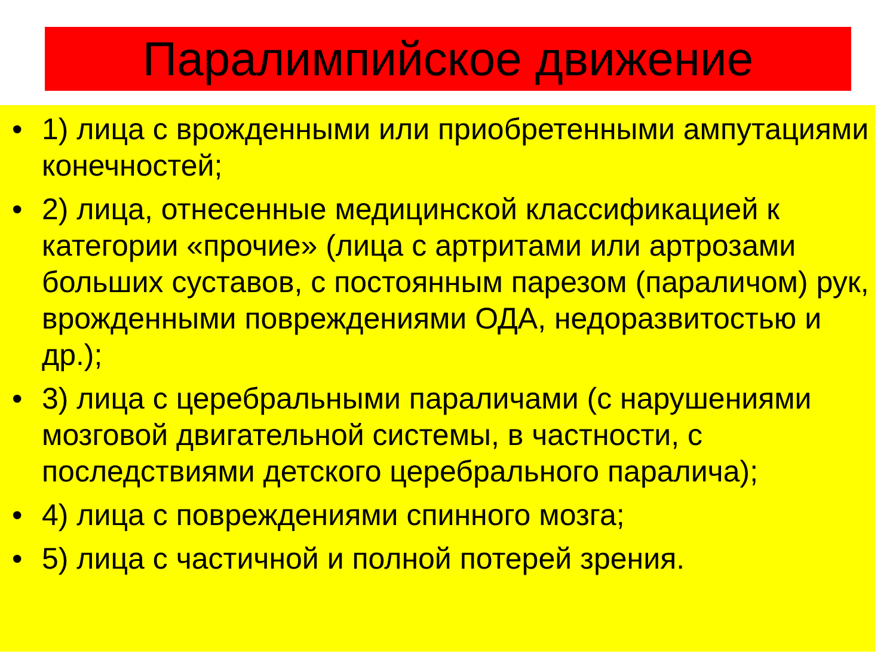Паралимпийское движение
• 1) лица с врожденными или приобретенными ампутациями конечностей;
• 2) лица, отнесенные медицинской классификацией к категории «прочие» (лица с артритами или артрозами больших суставов, с постоянным парезом (параличом) рук, врожденными повреждениями ОДА, недоразвитостью и др.);
• 3) лица с церебральными параличами (с нарушениями мозговой двигательной системы, в частности, с последствиями детского церебрального паралича);
• 4) лица с повреждениями спинного мозга;
• 5) лица с частичной и полной потерей зрения.